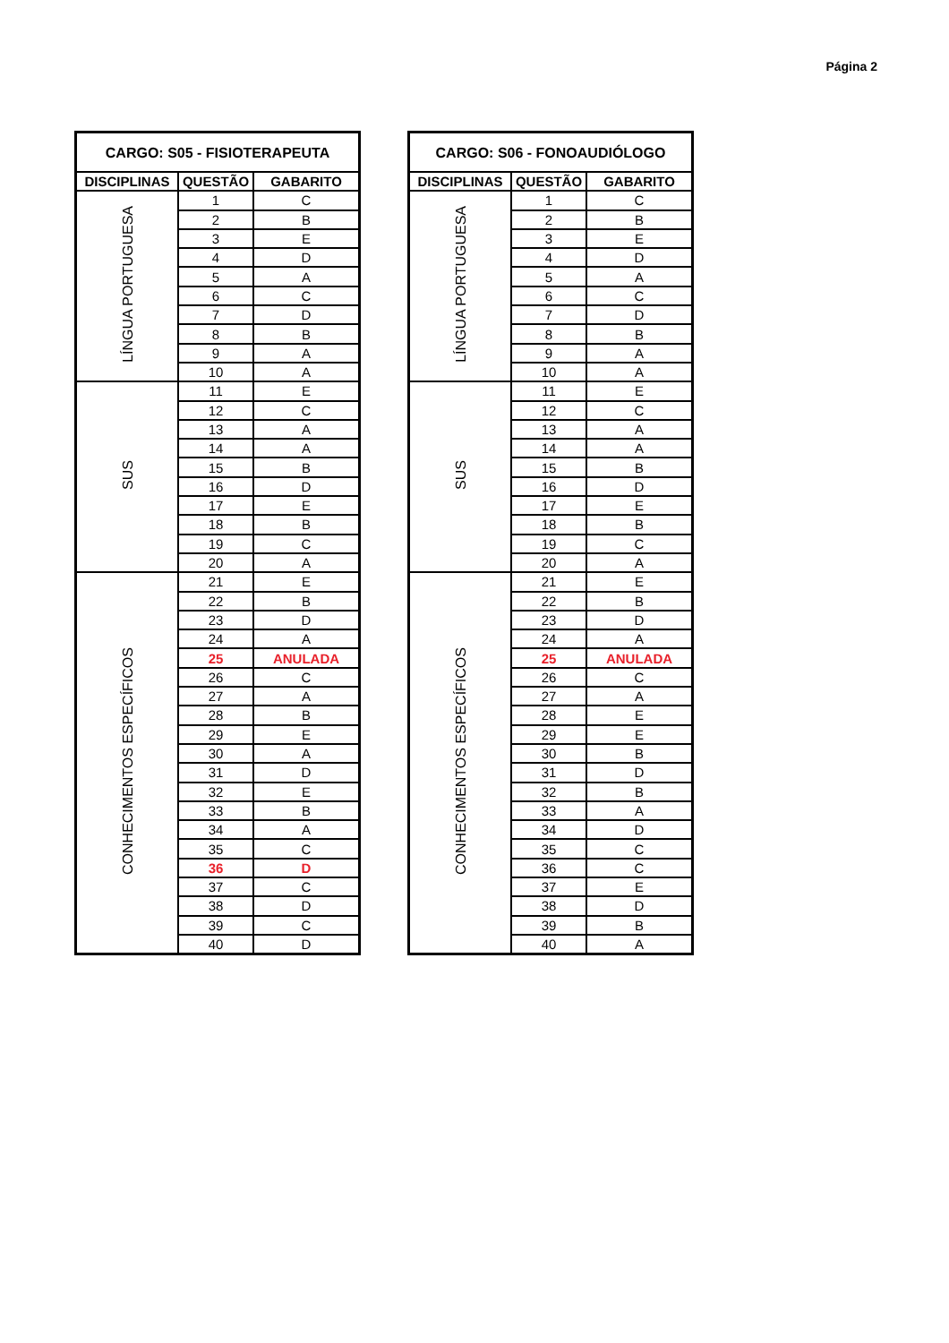Página 2
| CARGO: S05 - FISIOTERAPEUTA | | |
| --- | --- | --- |
| DISCIPLINAS | QUESTÃO | GABARITO |
| LÍNGUA PORTUGUESA | 1 | C |
| | 2 | B |
| | 3 | E |
| | 4 | D |
| | 5 | A |
| | 6 | C |
| | 7 | D |
| | 8 | B |
| | 9 | A |
| | 10 | A |
| SUS | 11 | E |
| | 12 | C |
| | 13 | A |
| | 14 | A |
| | 15 | B |
| | 16 | D |
| | 17 | E |
| | 18 | B |
| | 19 | C |
| | 20 | A |
| CONHECIMENTOS ESPECÍFICOS | 21 | E |
| | 22 | B |
| | 23 | D |
| | 24 | A |
| | 25 | ANULADA |
| | 26 | C |
| | 27 | A |
| | 28 | B |
| | 29 | E |
| | 30 | A |
| | 31 | D |
| | 32 | E |
| | 33 | B |
| | 34 | A |
| | 35 | C |
| | 36 | D |
| | 37 | C |
| | 38 | D |
| | 39 | C |
| | 40 | D |
| CARGO: S06 - FONOAUDIÓLOGO | | |
| --- | --- | --- |
| DISCIPLINAS | QUESTÃO | GABARITO |
| LÍNGUA PORTUGUESA | 1 | C |
| | 2 | B |
| | 3 | E |
| | 4 | D |
| | 5 | A |
| | 6 | C |
| | 7 | D |
| | 8 | B |
| | 9 | A |
| | 10 | A |
| SUS | 11 | E |
| | 12 | C |
| | 13 | A |
| | 14 | A |
| | 15 | B |
| | 16 | D |
| | 17 | E |
| | 18 | B |
| | 19 | C |
| | 20 | A |
| CONHECIMENTOS ESPECÍFICOS | 21 | E |
| | 22 | B |
| | 23 | D |
| | 24 | A |
| | 25 | ANULADA |
| | 26 | C |
| | 27 | A |
| | 28 | E |
| | 29 | E |
| | 30 | B |
| | 31 | D |
| | 32 | B |
| | 33 | A |
| | 34 | D |
| | 35 | C |
| | 36 | C |
| | 37 | E |
| | 38 | D |
| | 39 | B |
| | 40 | A |